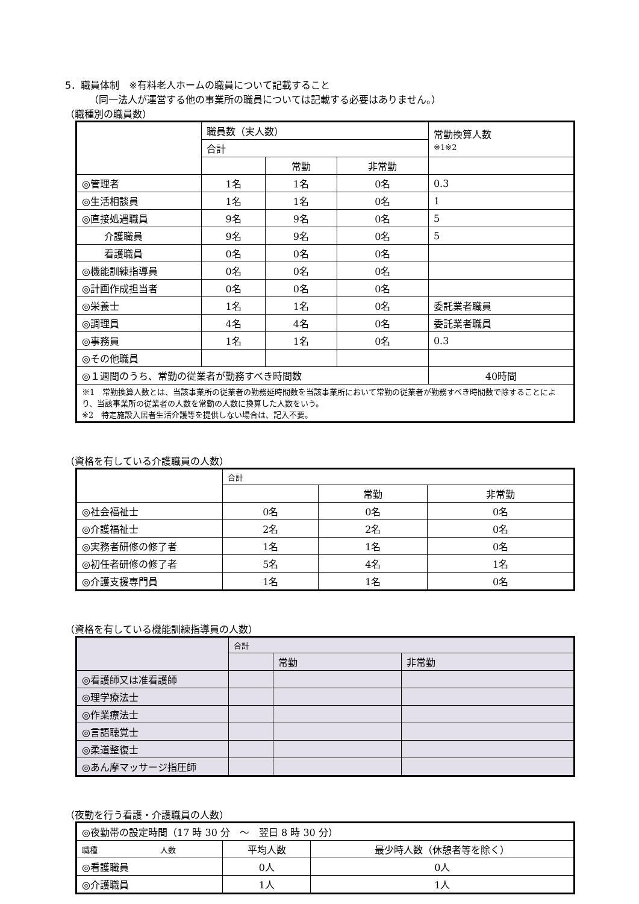5．職員体制　※有料老人ホームの職員について記載すること
（同一法人が運営する他の事業所の職員については記載する必要はありません。）
（職種別の職員数）
| | 職員数（実人数） | | | 常勤換算人数 ※1※2 |
| --- | --- | --- | --- | --- |
| | 合計 | | | |
| | | 常勤 | 非常勤 | |
| ◎管理者 | 1名 | 1名 | 0名 | 0.3 |
| ◎生活相談員 | 1名 | 1名 | 0名 | 1 |
| ◎直接処遇職員 | 9名 | 9名 | 0名 | 5 |
| 介護職員 | 9名 | 9名 | 0名 | 5 |
| 看護職員 | 0名 | 0名 | 0名 | |
| ◎機能訓練指導員 | 0名 | 0名 | 0名 | |
| ◎計画作成担当者 | 0名 | 0名 | 0名 | |
| ◎栄養士 | 1名 | 1名 | 0名 | 委託業者職員 |
| ◎調理員 | 4名 | 4名 | 0名 | 委託業者職員 |
| ◎事務員 | 1名 | 1名 | 0名 | 0.3 |
| ◎その他職員 | | | | |
| ◎１週間のうち、常勤の従業者が勤務すべき時間数 | | | | 40時間 |
| ※1 常勤換算人数とは、当該事業所の従業者の勤務延時間数を当該事業所において常勤の従業者が勤務すべき時間数で除することにより、当該事業所の従業者の人数を常勤の人数に換算した人数をいう。 ※2 特定施設入居者生活介護等を提供しない場合は、記入不要。 | | | | |
（資格を有している介護職員の人数）
| | 合計 | | |
| --- | --- | --- | --- |
| | | 常勤 | 非常勤 |
| ◎社会福祉士 | 0名 | 0名 | 0名 |
| ◎介護福祉士 | 2名 | 2名 | 0名 |
| ◎実務者研修の修了者 | 1名 | 1名 | 0名 |
| ◎初任者研修の修了者 | 5名 | 4名 | 1名 |
| ◎介護支援専門員 | 1名 | 1名 | 0名 |
（資格を有している機能訓練指導員の人数）
| | 合計 | | |
| --- | --- | --- | --- |
| | | 常勤 | 非常勤 |
| ◎看護師又は准看護師 | | | |
| ◎理学療法士 | | | |
| ◎作業療法士 | | | |
| ◎言語聴覚士 | | | |
| ◎柔道整復士 | | | |
| ◎あん摩マッサージ指圧師 | | | |
（夜勤を行う看護・介護職員の人数）
| ◎夜勤帯の設定時間（17 時 30 分 ～ 翌日 8 時 30 分） | | |
| 職種 人数 | 平均人数 | 最少時人数（休憩者等を除く） |
| ◎看護職員 | 0人 | 0人 |
| ◎介護職員 | 1人 | 1人 |